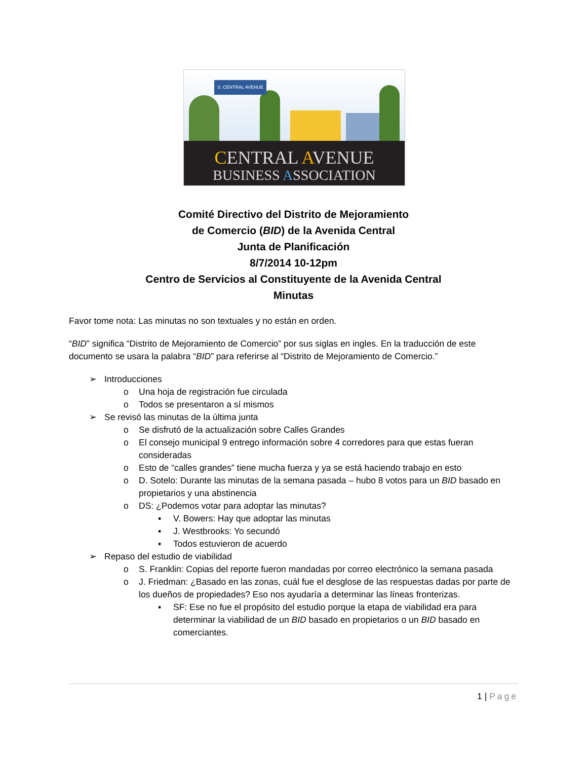S. CENTRAL AVENUE
CENTRAL AVENUE
BUSINESS ASSOCIATION
Comité Directivo del Distrito de Mejoramiento
de Comercio (BID) de la Avenida Central
Junta de Planificación
8/7/2014 10-12pm
Centro de Servicios al Constituyente de la Avenida Central
Minutas
Favor tome nota: Las minutas no son textuales y no están en orden.
“BID” significa “Distrito de Mejoramiento de Comercio” por sus siglas en ingles. En la traducción de este documento se usara la palabra “BID” para referirse al “Distrito de Mejoramiento de Comercio.”
➢ Introducciones
o Una hoja de registración fue circulada
o Todos se presentaron a sí mismos
➢ Se revisó las minutas de la última junta
o Se disfrutó de la actualización sobre Calles Grandes
o El consejo municipal 9 entrego información sobre 4 corredores para que estas fueran consideradas
o Esto de “calles grandes” tiene mucha fuerza y ya se está haciendo trabajo en esto
o D. Sotelo: Durante las minutas de la semana pasada – hubo 8 votos para un BID basado en propietarios y una abstinencia
o DS: ¿Podemos votar para adoptar las minutas?
▪ V. Bowers: Hay que adoptar las minutas
▪ J. Westbrooks: Yo secundó
▪ Todos estuvieron de acuerdo
➢ Repaso del estudio de viabilidad
o S. Franklin: Copias del reporte fueron mandadas por correo electrónico la semana pasada
o J. Friedman: ¿Basado en las zonas, cuál fue el desglose de las respuestas dadas por parte de los dueños de propiedades? Eso nos ayudaría a determinar las líneas fronterizas.
▪ SF: Ese no fue el propósito del estudio porque la etapa de viabilidad era para determinar la viabilidad de un BID basado en propietarios o un BID basado en comerciantes.
1 | Page